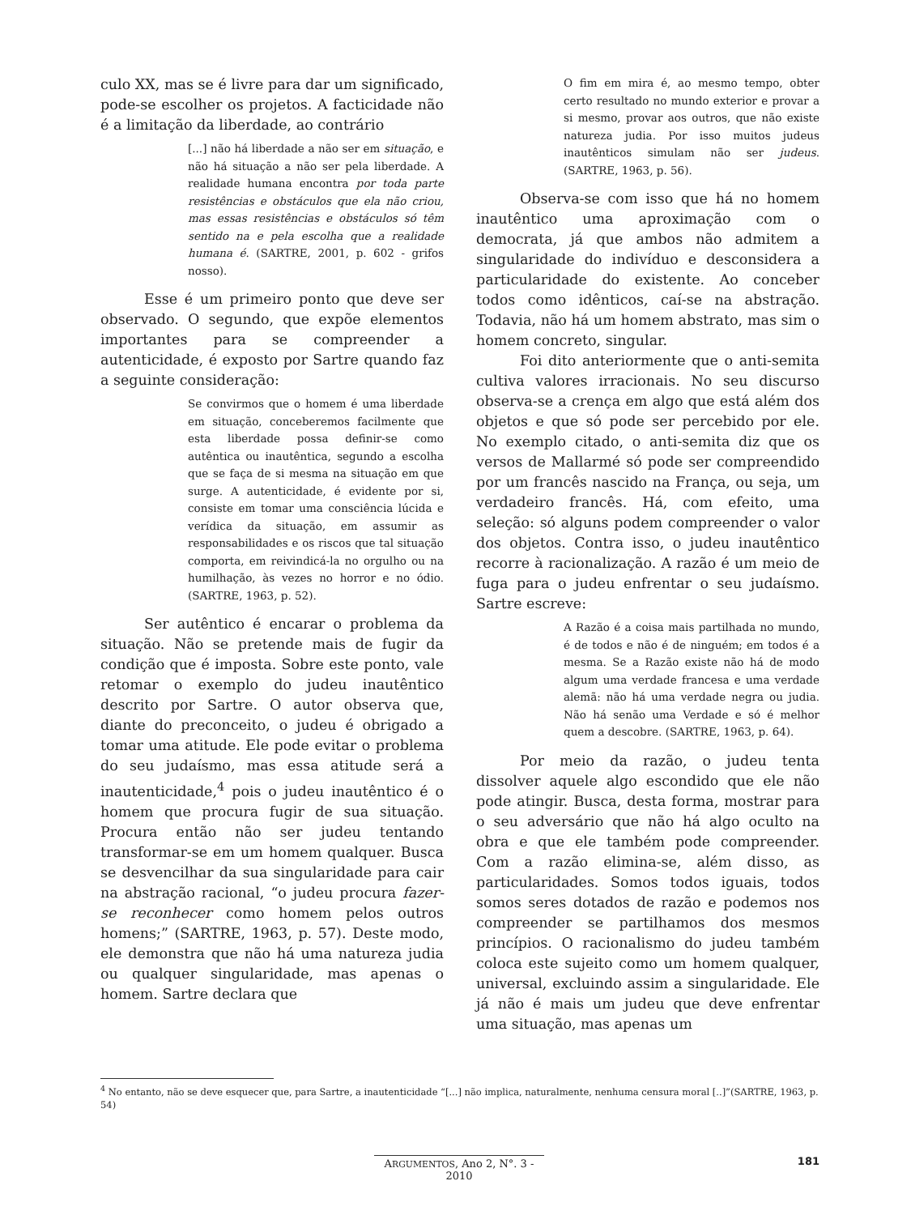culo XX, mas se é livre para dar um significado, pode-se escolher os projetos. A facticidade não é a limitação da liberdade, ao contrário
[...] não há liberdade a não ser em situação, e não há situação a não ser pela liberdade. A realidade humana encontra por toda parte resistências e obstáculos que ela não criou, mas essas resistências e obstáculos só têm sentido na e pela escolha que a realidade humana é. (SARTRE, 2001, p. 602 - grifos nosso).
Esse é um primeiro ponto que deve ser observado. O segundo, que expõe elementos importantes para se compreender a autenticidade, é exposto por Sartre quando faz a seguinte consideração:
Se convirmos que o homem é uma liberdade em situação, conceberemos facilmente que esta liberdade possa definir-se como autêntica ou inautêntica, segundo a escolha que se faça de si mesma na situação em que surge. A autenticidade, é evidente por si, consiste em tomar uma consciência lúcida e verídica da situação, em assumir as responsabilidades e os riscos que tal situação comporta, em reivindicá-la no orgulho ou na humilhação, às vezes no horror e no ódio. (SARTRE, 1963, p. 52).
Ser autêntico é encarar o problema da situação. Não se pretende mais de fugir da condição que é imposta. Sobre este ponto, vale retomar o exemplo do judeu inautêntico descrito por Sartre. O autor observa que, diante do preconceito, o judeu é obrigado a tomar uma atitude. Ele pode evitar o problema do seu judaísmo, mas essa atitude será a inautenticidade,<sup>4</sup> pois o judeu inautêntico é o homem que procura fugir de sua situação. Procura então não ser judeu tentando transformar-se em um homem qualquer. Busca se desvencilhar da sua singularidade para cair na abstração racional, “o judeu procura fazer-se reconhecer como homem pelos outros homens;” (SARTRE, 1963, p. 57). Deste modo, ele demonstra que não há uma natureza judia ou qualquer singularidade, mas apenas o homem. Sartre declara que
O fim em mira é, ao mesmo tempo, obter certo resultado no mundo exterior e provar a si mesmo, provar aos outros, que não existe natureza judia. Por isso muitos judeus inautênticos simulam não ser judeus. (SARTRE, 1963, p. 56).
Observa-se com isso que há no homem inautêntico uma aproximação com o democrata, já que ambos não admitem a singularidade do indivíduo e desconsidera a particularidade do existente. Ao conceber todos como idênticos, caí-se na abstração. Todavia, não há um homem abstrato, mas sim o homem concreto, singular.
Foi dito anteriormente que o anti-semita cultiva valores irracionais. No seu discurso observa-se a crença em algo que está além dos objetos e que só pode ser percebido por ele. No exemplo citado, o anti-semita diz que os versos de Mallarmé só pode ser compreendido por um francês nascido na França, ou seja, um verdadeiro francês. Há, com efeito, uma seleção: só alguns podem compreender o valor dos objetos. Contra isso, o judeu inautêntico recorre à racionalização. A razão é um meio de fuga para o judeu enfrentar o seu judaísmo. Sartre escreve:
A Razão é a coisa mais partilhada no mundo, é de todos e não é de ninguém; em todos é a mesma. Se a Razão existe não há de modo algum uma verdade francesa e uma verdade alemã: não há uma verdade negra ou judia. Não há senão uma Verdade e só é melhor quem a descobre. (SARTRE, 1963, p. 64).
Por meio da razão, o judeu tenta dissolver aquele algo escondido que ele não pode atingir. Busca, desta forma, mostrar para o seu adversário que não há algo oculto na obra e que ele também pode compreender. Com a razão elimina-se, além disso, as particularidades. Somos todos iguais, todos somos seres dotados de razão e podemos nos compreender se partilhamos dos mesmos princípios. O racionalismo do judeu também coloca este sujeito como um homem qualquer, universal, excluindo assim a singularidade. Ele já não é mais um judeu que deve enfrentar uma situação, mas apenas um
<sup>4</sup> No entanto, não se deve esquecer que, para Sartre, a inautenticidade “[...] não implica, naturalmente, nenhuma censura moral [..]”(SARTRE, 1963, p. 54)
ARGUMENTOS, Ano 2, N°. 3 - 2010 181